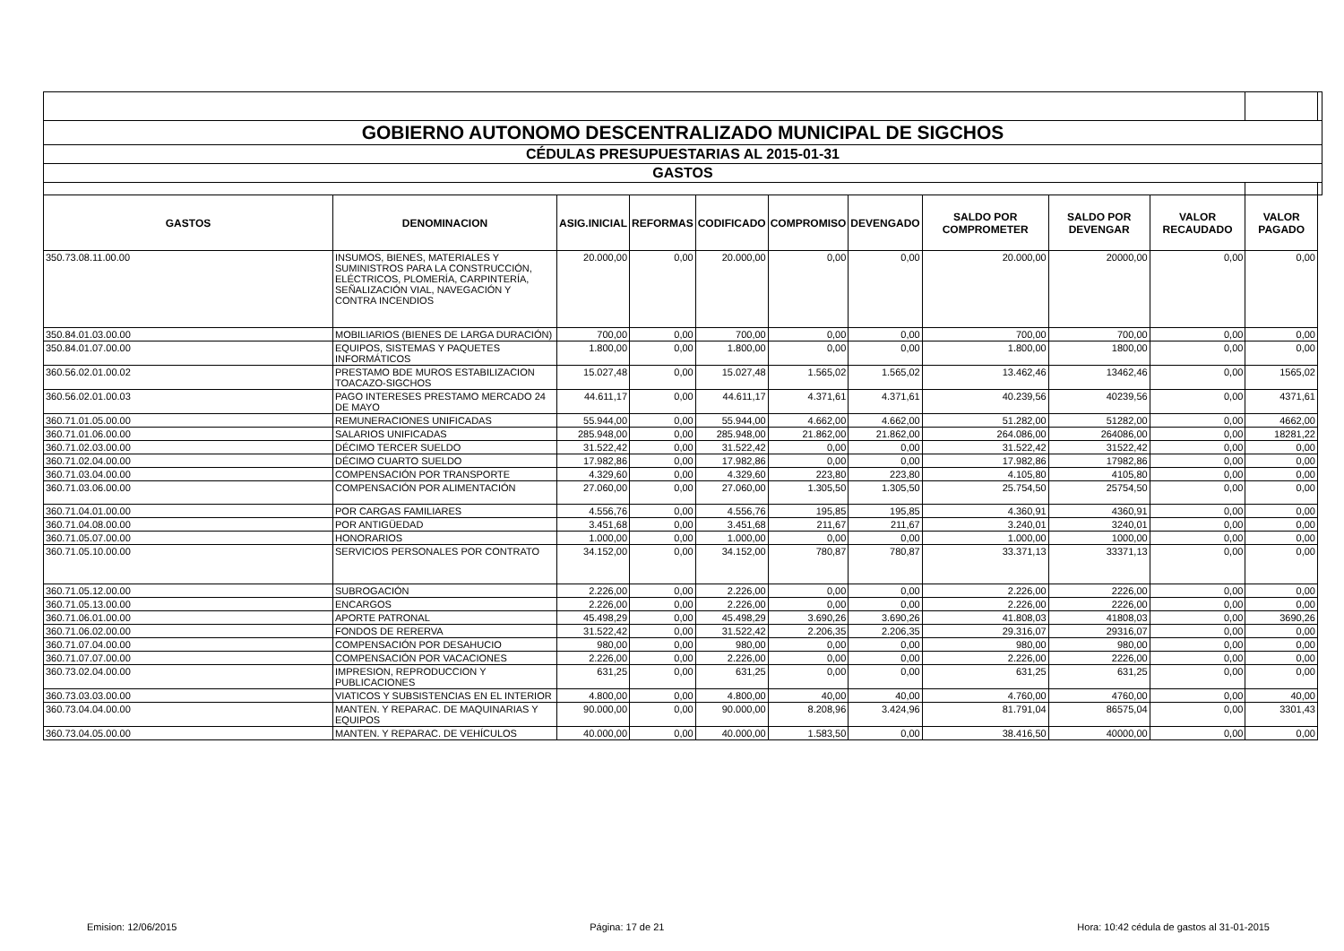| GOBIERNO AUTONOMO DESCENTRALIZADO MUNICIPAL DE SIGCHOS | | | | | | | | | | | |
| CÉDULAS PRESUPUESTARIAS AL 2015-01-31 | | | | | | | | | | | |
| GASTOS | | | | | | | | | | | |
| GASTOS | DENOMINACION | ASIG.INICIAL | REFORMAS | CODIFICADO | COMPROMISO | DEVENGADO | SALDO POR COMPROMETER | SALDO POR DEVENGAR | VALOR RECAUDADO | VALOR PAGADO | |
| 350.73.08.11.00.00 | INSUMOS, BIENES, MATERIALES Y SUMINISTROS PARA LA CONSTRUCCIÓN, ELÉCTRICOS, PLOMERÍA, CARPINTERÍA, SEÑALIZACIÓN VIAL, NAVEGACIÓN Y CONTRA INCENDIOS | 20.000,00 | 0,00 | 20.000,00 | 0,00 | 0,00 | 20.000,00 | 20000,00 | 0,00 | 0,00 | |
| 350.84.01.03.00.00 | MOBILIARIOS (BIENES DE LARGA DURACIÓN) | 700,00 | 0,00 | 700,00 | 0,00 | 0,00 | 700,00 | 700,00 | 0,00 | 0,00 | |
| 350.84.01.07.00.00 | EQUIPOS, SISTEMAS Y PAQUETES INFORMÁTICOS | 1.800,00 | 0,00 | 1.800,00 | 0,00 | 0,00 | 1.800,00 | 1800,00 | 0,00 | 0,00 | |
| 360.56.02.01.00.02 | PRESTAMO BDE MUROS ESTABILIZACION TOACAZO-SIGCHOS | 15.027,48 | 0,00 | 15.027,48 | 1.565,02 | 1.565,02 | 13.462,46 | 13462,46 | 0,00 | 1565,02 | |
| 360.56.02.01.00.03 | PAGO INTERESES PRESTAMO MERCADO 24 DE MAYO | 44.611,17 | 0,00 | 44.611,17 | 4.371,61 | 4.371,61 | 40.239,56 | 40239,56 | 0,00 | 4371,61 | |
| 360.71.01.05.00.00 | REMUNERACIONES UNIFICADAS | 55.944,00 | 0,00 | 55.944,00 | 4.662,00 | 4.662,00 | 51.282,00 | 51282,00 | 0,00 | 4662,00 | |
| 360.71.01.06.00.00 | SALARIOS UNIFICADAS | 285.948,00 | 0,00 | 285.948,00 | 21.862,00 | 21.862,00 | 264.086,00 | 264086,00 | 0,00 | 18281,22 | |
| 360.71.02.03.00.00 | DÉCIMO TERCER SUELDO | 31.522,42 | 0,00 | 31.522,42 | 0,00 | 0,00 | 31.522,42 | 31522,42 | 0,00 | 0,00 | |
| 360.71.02.04.00.00 | DÉCIMO CUARTO SUELDO | 17.982,86 | 0,00 | 17.982,86 | 0,00 | 0,00 | 17.982,86 | 17982,86 | 0,00 | 0,00 | |
| 360.71.03.04.00.00 | COMPENSACIÓN POR TRANSPORTE | 4.329,60 | 0,00 | 4.329,60 | 223,80 | 223,80 | 4.105,80 | 4105,80 | 0,00 | 0,00 | |
| 360.71.03.06.00.00 | COMPENSACIÓN POR ALIMENTACIÓN | 27.060,00 | 0,00 | 27.060,00 | 1.305,50 | 1.305,50 | 25.754,50 | 25754,50 | 0,00 | 0,00 | |
| 360.71.04.01.00.00 | POR CARGAS FAMILIARES | 4.556,76 | 0,00 | 4.556,76 | 195,85 | 195,85 | 4.360,91 | 4360,91 | 0,00 | 0,00 | |
| 360.71.04.08.00.00 | POR ANTIGÜEDAD | 3.451,68 | 0,00 | 3.451,68 | 211,67 | 211,67 | 3.240,01 | 3240,01 | 0,00 | 0,00 | |
| 360.71.05.07.00.00 | HONORARIOS | 1.000,00 | 0,00 | 1.000,00 | 0,00 | 0,00 | 1.000,00 | 1000,00 | 0,00 | 0,00 | |
| 360.71.05.10.00.00 | SERVICIOS PERSONALES POR CONTRATO | 34.152,00 | 0,00 | 34.152,00 | 780,87 | 780,87 | 33.371,13 | 33371,13 | 0,00 | 0,00 | |
| 360.71.05.12.00.00 | SUBROGACIÓN | 2.226,00 | 0,00 | 2.226,00 | 0,00 | 0,00 | 2.226,00 | 2226,00 | 0,00 | 0,00 | |
| 360.71.05.13.00.00 | ENCARGOS | 2.226,00 | 0,00 | 2.226,00 | 0,00 | 0,00 | 2.226,00 | 2226,00 | 0,00 | 0,00 | |
| 360.71.06.01.00.00 | APORTE PATRONAL | 45.498,29 | 0,00 | 45.498,29 | 3.690,26 | 3.690,26 | 41.808,03 | 41808,03 | 0,00 | 3690,26 | |
| 360.71.06.02.00.00 | FONDOS DE RERERVA | 31.522,42 | 0,00 | 31.522,42 | 2.206,35 | 2.206,35 | 29.316,07 | 29316,07 | 0,00 | 0,00 | |
| 360.71.07.04.00.00 | COMPENSACIÓN POR DESAHUCIO | 980,00 | 0,00 | 980,00 | 0,00 | 0,00 | 980,00 | 980,00 | 0,00 | 0,00 | |
| 360.71.07.07.00.00 | COMPENSACIÓN POR VACACIONES | 2.226,00 | 0,00 | 2.226,00 | 0,00 | 0,00 | 2.226,00 | 2226,00 | 0,00 | 0,00 | |
| 360.73.02.04.00.00 | IMPRESION, REPRODUCCION Y PUBLICACIONES | 631,25 | 0,00 | 631,25 | 0,00 | 0,00 | 631,25 | 631,25 | 0,00 | 0,00 | |
| 360.73.03.03.00.00 | VIATICOS Y SUBSISTENCIAS EN EL INTERIOR | 4.800,00 | 0,00 | 4.800,00 | 40,00 | 40,00 | 4.760,00 | 4760,00 | 0,00 | 40,00 | |
| 360.73.04.04.00.00 | MANTEN. Y REPARAC. DE MAQUINARIAS Y EQUIPOS | 90.000,00 | 0,00 | 90.000,00 | 8.208,96 | 3.424,96 | 81.791,04 | 86575,04 | 0,00 | 3301,43 | |
| 360.73.04.05.00.00 | MANTEN. Y REPARAC. DE VEHÍCULOS | 40.000,00 | 0,00 | 40.000,00 | 1.583,50 | 0,00 | 38.416,50 | 40000,00 | 0,00 | 0,00 | |
Emision: 12/06/2015 Página: 17 de 21 Hora: 10:42 cédula de gastos al 31-01-2015